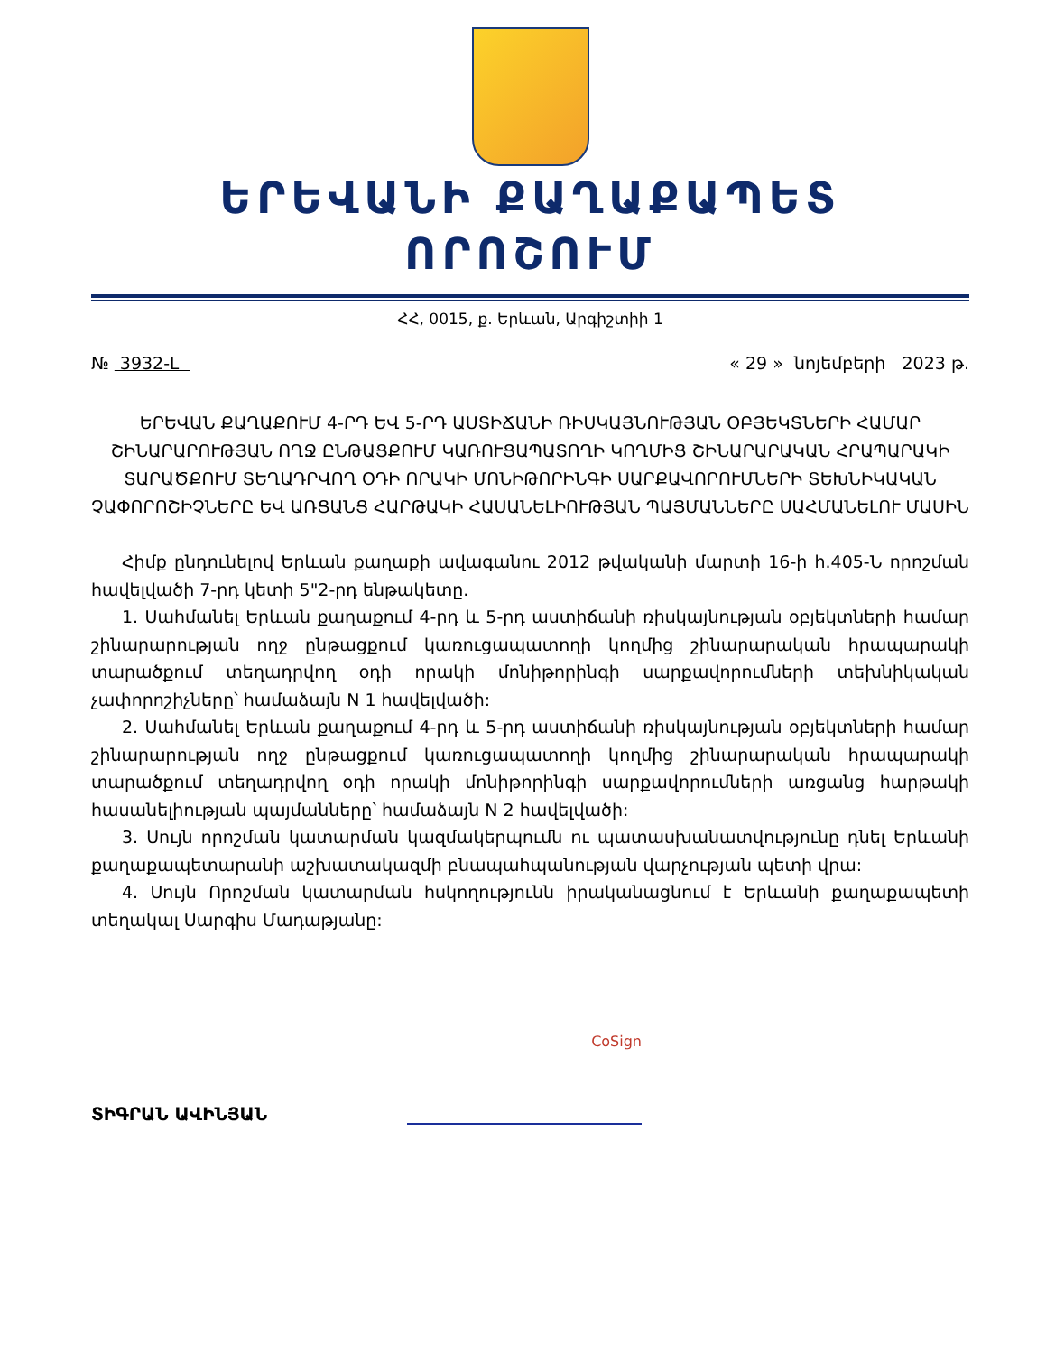ԵՐԵՎԱՆԻ ՔԱՂԱՔԱՊԵՏ
ՈՐՈՇՈՒՄ
ՀՀ, 0015, ք. Երևան, Արգիշտիի 1
№ 3932-Լ « 29 » նոյեմբերի 2023 թ.
ԵՐԵՎԱՆ ՔԱՂԱՔՈՒՄ 4-ՐԴ ԵՎ 5-ՐԴ ԱՍՏԻՃԱՆԻ ՌԻՍԿԱՅՆՈՒԹՅԱՆ ՕԲՅԵԿՏՆԵՐԻ ՀԱՄԱՐ ՇԻՆԱՐԱՐՈՒԹՅԱՆ ՈՂՋ ԸՆԹԱՑՔՈՒՄ ԿԱՌՈՒՑԱՊԱՏՈՂԻ ԿՈՂՄԻՑ ՇԻՆԱՐԱՐԱԿԱՆ ՀՐԱՊԱՐԱԿԻ ՏԱՐԱԾՔՈՒՄ ՏԵՂԱԴՐՎՈՂ ՕԴԻ ՈՐԱԿԻ ՄՈՆԻԹՈՐԻՆԳԻ ՍԱՐՔԱՎՈՐՈՒՄՆԵՐԻ ՏԵԽՆԻԿԱԿԱՆ ՉԱՓՈՐՈՇԻՉՆԵՐԸ ԵՎ ԱՌՑԱՆՑ ՀԱՐԹԱԿԻ ՀԱՍԱՆԵԼԻՈՒԹՅԱՆ ՊԱՅՄԱՆՆԵՐԸ ՍԱՀՄԱՆԵԼՈՒ ՄԱՍԻՆ
Հիմք ընդունելով Երևան քաղաքի ավագանու 2012 թվականի մարտի 16-ի հ.405-Ն որոշման հավելվածի 7-րդ կետի 5"2-րդ ենթակետը.
1. Սահմանել Երևան քաղաքում 4-րդ և 5-րդ աստիճանի ռիսկայնության օբյեկտների համար շինարարության ողջ ընթացքում կառուցապատողի կողմից շինարարական հրապարակի տարածքում տեղադրվող օդի որակի մոնիթորինգի սարքավորումների տեխնիկական չափորոշիչները՝ համաձայն N 1 հավելվածի:
2. Սահմանել Երևան քաղաքում 4-րդ և 5-րդ աստիճանի ռիսկայնության օբյեկտների համար շինարարության ողջ ընթացքում կառուցապատողի կողմից շինարարական հրապարակի տարածքում տեղադրվող օդի որակի մոնիթորինգի սարքավորումների առցանց հարթակի հասանելիության պայմանները՝ համաձայն N 2 հավելվածի:
3. Սույն որոշման կատարման կազմակերպումն ու պատասխանատվությունը դնել Երևանի քաղաքապետարանի աշխատակազմի բնապահպանության վարչության պետի վրա:
4. Սույն Որոշման կատարման հսկողությունն իրականացնում է Երևանի քաղաքապետի տեղակալ Սարգիս Մադաթյանը:
ՏԻԳՐԱՆ ԱՎԻՆՅԱՆ
CoSign